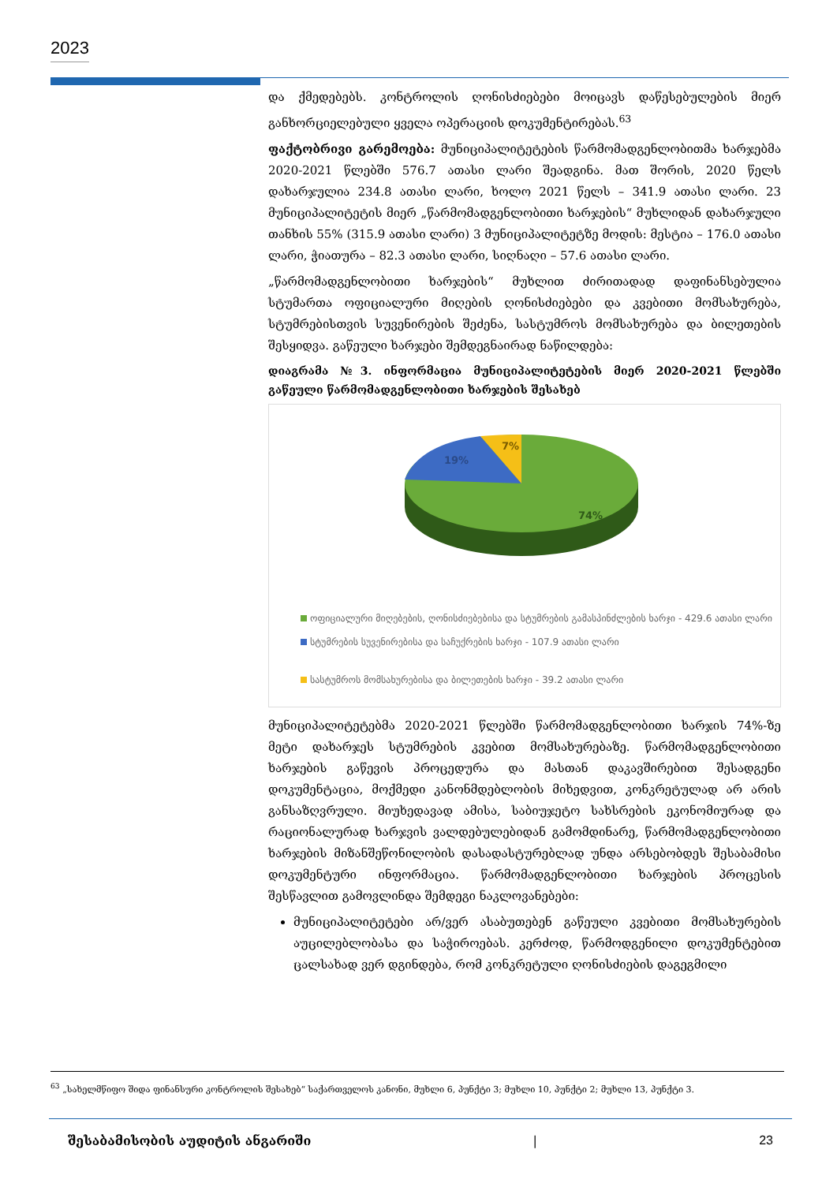2023
და ქმედებებს. კონტროლის ღონისძიებები მოიცავს დაწესებულების მიერ განხორციელებული ყველა ოპერაციის დოკუმენტირებას.<sup>63</sup>
ფაქტობრივი გარემოება: მუნიციპალიტეტების წარმომადგენლობითმა ხარჯებმა 2020-2021 წლებში 576.7 ათასი ლარი შეადგინა. მათ შორის, 2020 წელს დახარჯულია 234.8 ათასი ლარი, ხოლო 2021 წელს – 341.9 ათასი ლარი. 23 მუნიციპალიტეტის მიერ „წარმომადგენლობითი ხარჯების“ მუხლიდან დახარჯული თანხის 55% (315.9 ათასი ლარი) 3 მუნიციპალიტეტზე მოდის: მესტია – 176.0 ათასი ლარი, ჭიათურა – 82.3 ათასი ლარი, სიღნაღი – 57.6 ათასი ლარი.
„წარმომადგენლობითი ხარჯების“ მუხლით ძირითადად დაფინანსებულია სტუმართა ოფიციალური მიღების ღონისძიებები და კვებითი მომსახურება, სტუმრებისთვის სუვენირების შეძენა, სასტუმროს მომსახურება და ბილეთების შესყიდვა. გაწეული ხარჯები შემდეგნაირად ნაწილდება:
დიაგრამა №3. ინფორმაცია მუნიციპალიტეტების მიერ 2020-2021 წლებში გაწეული წარმომადგენლობითი ხარჯების შესახებ
19%
7%
74%
ოფიციალური მიღებების, ღონისძიებებისა და სტუმრების გამასპინძლების ხარჯი - 429.6 ათასი ლარი
სტუმრების სუვენირებისა და საჩუქრების ხარჯი - 107.9 ათასი ლარი
სასტუმროს მომსახურებისა და ბილეთების ხარჯი - 39.2 ათასი ლარი
მუნიციპალიტეტებმა 2020-2021 წლებში წარმომადგენლობითი ხარჯის 74%-ზე მეტი დახარჯეს სტუმრების კვებით მომსახურებაზე. წარმომადგენლობითი ხარჯების გაწევის პროცედურა და მასთან დაკავშირებით შესადგენი დოკუმენტაცია, მოქმედი კანონმდებლობის მიხედვით, კონკრეტულად არ არის განსაზღვრული. მიუხედავად ამისა, საბიუჯეტო სახსრების ეკონომიურად და რაციონალურად ხარჯვის ვალდებულებიდან გამომდინარე, წარმომადგენლობითი ხარჯების მიზანშეწონილობის დასადასტურებლად უნდა არსებობდეს შესაბამისი დოკუმენტური ინფორმაცია. წარმომადგენლობითი ხარჯების პროცესის შესწავლით გამოვლინდა შემდეგი ნაკლოვანებები:
მუნიციპალიტეტები არ/ვერ ასაბუთებენ გაწეული კვებითი მომსახურების აუცილებლობასა და საჭიროებას. კერძოდ, წარმოდგენილი დოკუმენტებით ცალსახად ვერ დგინდება, რომ კონკრეტული ღონისძიების დაგეგმილი
<sup>63</sup> „სახელმწიფო შიდა ფინანსური კონტროლის შესახებ“ საქართველოს კანონი, მუხლი 6, პუნქტი 3; მუხლი 10, პუნქტი 2; მუხლი 13, პუნქტი 3.
შესაბამისობის აუდიტის ანგარიში | 23